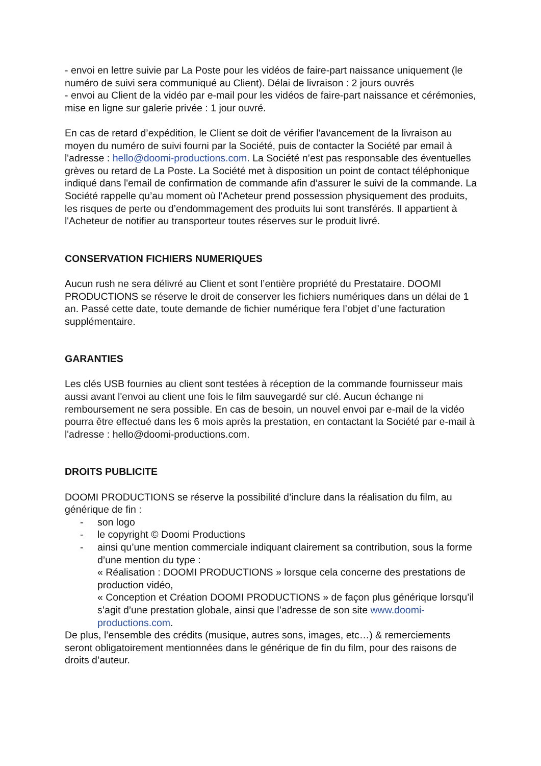- envoi en lettre suivie par La Poste pour les vidéos de faire-part naissance uniquement (le numéro de suivi sera communiqué au Client). Délai de livraison : 2 jours ouvrés
- envoi au Client de la vidéo par e-mail pour les vidéos de faire-part naissance et cérémonies, mise en ligne sur galerie privée : 1 jour ouvré.
En cas de retard d’expédition, le Client se doit de vérifier l'avancement de la livraison au moyen du numéro de suivi fourni par la Société, puis de contacter la Société par email à l'adresse : hello@doomi-productions.com. La Société n’est pas responsable des éventuelles grèves ou retard de La Poste. La Société met à disposition un point de contact téléphonique indiqué dans l'email de confirmation de commande afin d’assurer le suivi de la commande. La Société rappelle qu’au moment où l'Acheteur prend possession physiquement des produits, les risques de perte ou d’endommagement des produits lui sont transférés. Il appartient à l'Acheteur de notifier au transporteur toutes réserves sur le produit livré.
CONSERVATION FICHIERS NUMERIQUES
Aucun rush ne sera délivré au Client et sont l’entière propriété du Prestataire. DOOMI PRODUCTIONS se réserve le droit de conserver les fichiers numériques dans un délai de 1 an. Passé cette date, toute demande de fichier numérique fera l’objet d’une facturation supplémentaire.
GARANTIES
Les clés USB fournies au client sont testées à réception de la commande fournisseur mais aussi avant l'envoi au client une fois le film sauvegardé sur clé. Aucun échange ni remboursement ne sera possible. En cas de besoin, un nouvel envoi par e-mail de la vidéo pourra être effectué dans les 6 mois après la prestation, en contactant la Société par e-mail à l'adresse : hello@doomi-productions.com.
DROITS PUBLICITE
DOOMI PRODUCTIONS se réserve la possibilité d’inclure dans la réalisation du film, au générique de fin :
- son logo
- le copyright © Doomi Productions
- ainsi qu’une mention commerciale indiquant clairement sa contribution, sous la forme d’une mention du type :
« Réalisation : DOOMI PRODUCTIONS » lorsque cela concerne des prestations de production vidéo,
« Conception et Création DOOMI PRODUCTIONS » de façon plus générique lorsqu’il s’agit d’une prestation globale, ainsi que l’adresse de son site www.doomi-productions.com.
De plus, l’ensemble des crédits (musique, autres sons, images, etc…) & remerciements seront obligatoirement mentionnées dans le générique de fin du film, pour des raisons de droits d’auteur.